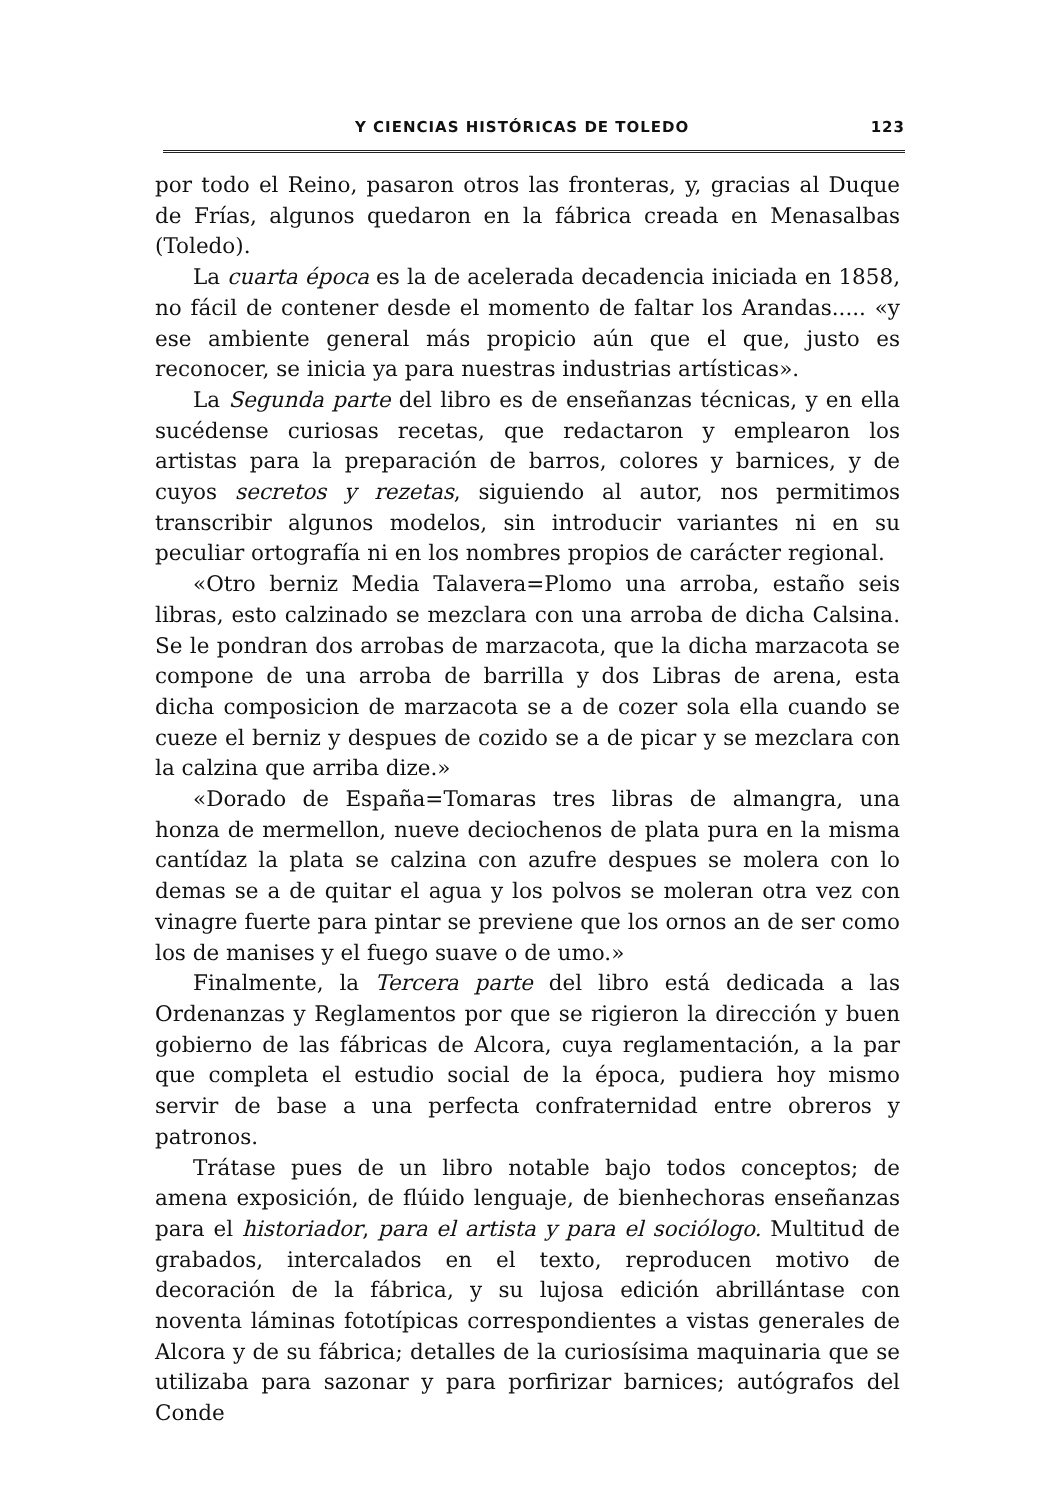Y CIENCIAS HISTÓRICAS DE TOLEDO 123
por todo el Reino, pasaron otros las fronteras, y, gracias al Duque de Frías, algunos quedaron en la fábrica creada en Menasalbas (Toledo).
La cuarta época es la de acelerada decadencia iniciada en 1858, no fácil de contener desde el momento de faltar los Arandas..... «y ese ambiente general más propicio aún que el que, justo es reconocer, se inicia ya para nuestras industrias artísticas».
La Segunda parte del libro es de enseñanzas técnicas, y en ella sucédense curiosas recetas, que redactaron y emplearon los artistas para la preparación de barros, colores y barnices, y de cuyos secretos y rezetas, siguiendo al autor, nos permitimos transcribir algunos modelos, sin introducir variantes ni en su peculiar ortografía ni en los nombres propios de carácter regional.
«Otro berniz Media Talavera=Plomo una arroba, estaño seis libras, esto calzinado se mezclara con una arroba de dicha Calsina. Se le pondran dos arrobas de marzacota, que la dicha marzacota se compone de una arroba de barrilla y dos Libras de arena, esta dicha composicion de marzacota se a de cozer sola ella cuando se cueze el berniz y despues de cozido se a de picar y se mezclara con la calzina que arriba dize.»
«Dorado de España=Tomaras tres libras de almangra, una honza de mermellon, nueve deciochenos de plata pura en la misma cantídaz la plata se calzina con azufre despues se molera con lo demas se a de quitar el agua y los polvos se moleran otra vez con vinagre fuerte para pintar se previene que los ornos an de ser como los de manises y el fuego suave o de umo.»
Finalmente, la Tercera parte del libro está dedicada a las Ordenanzas y Reglamentos por que se rigieron la dirección y buen gobierno de las fábricas de Alcora, cuya reglamentación, a la par que completa el estudio social de la época, pudiera hoy mismo servir de base a una perfecta confraternidad entre obreros y patronos.
Trátase pues de un libro notable bajo todos conceptos; de amena exposición, de flúido lenguaje, de bienhechoras enseñanzas para el historiador, para el artista y para el sociólogo. Multitud de grabados, intercalados en el texto, reproducen motivo de decoración de la fábrica, y su lujosa edición abrillántase con noventa láminas fototípicas correspondientes a vistas generales de Alcora y de su fábrica; detalles de la curiosísima maquinaria que se utilizaba para sazonar y para porfirizar barnices; autógrafos del Conde